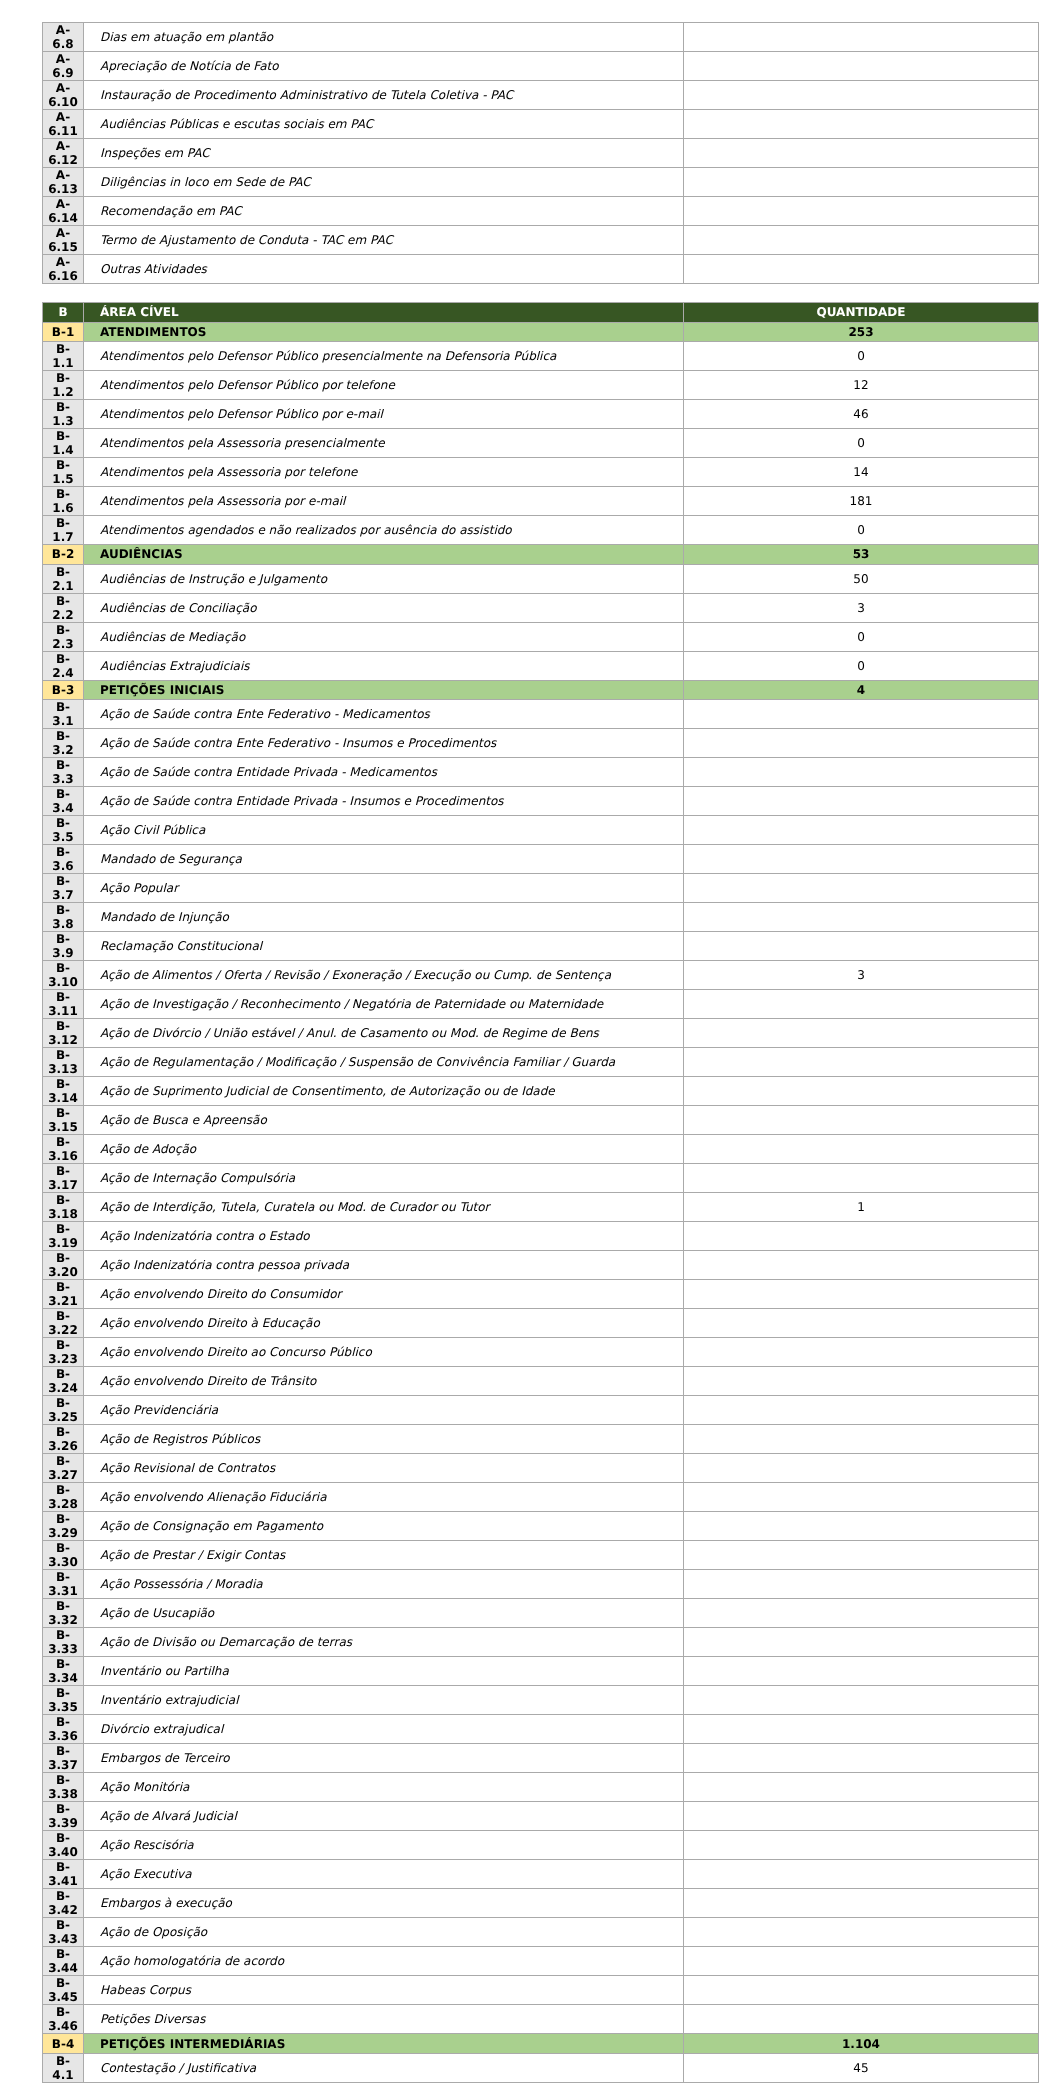| A-6.8 | Dias em atuação em plantão | |
| A-6.9 | Apreciação de Notícia de Fato | |
| A-6.10 | Instauração de Procedimento Administrativo de Tutela Coletiva - PAC | |
| A-6.11 | Audiências Públicas e escutas sociais em PAC | |
| A-6.12 | Inspeções em PAC | |
| A-6.13 | Diligências in loco em Sede de PAC | |
| A-6.14 | Recomendação em PAC | |
| A-6.15 | Termo de Ajustamento de Conduta - TAC em PAC | |
| A-6.16 | Outras Atividades | |
| B | ÁREA CÍVEL | QUANTIDADE |
| --- | --- | --- |
| B-1 | ATENDIMENTOS | 253 |
| B-1.1 | Atendimentos pelo Defensor Público presencialmente na Defensoria Pública | 0 |
| B-1.2 | Atendimentos pelo Defensor Público por telefone | 12 |
| B-1.3 | Atendimentos pelo Defensor Público por e-mail | 46 |
| B-1.4 | Atendimentos pela Assessoria presencialmente | 0 |
| B-1.5 | Atendimentos pela Assessoria por telefone | 14 |
| B-1.6 | Atendimentos pela Assessoria por e-mail | 181 |
| B-1.7 | Atendimentos agendados e não realizados por ausência do assistido | 0 |
| B-2 | AUDIÊNCIAS | 53 |
| B-2.1 | Audiências de Instrução e Julgamento | 50 |
| B-2.2 | Audiências de Conciliação | 3 |
| B-2.3 | Audiências de Mediação | 0 |
| B-2.4 | Audiências Extrajudiciais | 0 |
| B-3 | PETIÇÕES INICIAIS | 4 |
| B-3.1 | Ação de Saúde contra Ente Federativo - Medicamentos | |
| B-3.2 | Ação de Saúde contra Ente Federativo - Insumos e Procedimentos | |
| B-3.3 | Ação de Saúde contra Entidade Privada - Medicamentos | |
| B-3.4 | Ação de Saúde contra Entidade Privada - Insumos e Procedimentos | |
| B-3.5 | Ação Civil Pública | |
| B-3.6 | Mandado de Segurança | |
| B-3.7 | Ação Popular | |
| B-3.8 | Mandado de Injunção | |
| B-3.9 | Reclamação Constitucional | |
| B-3.10 | Ação de Alimentos / Oferta / Revisão / Exoneração / Execução ou Cump. de Sentença | 3 |
| B-3.11 | Ação de Investigação / Reconhecimento / Negatória de Paternidade ou Maternidade | |
| B-3.12 | Ação de Divórcio / União estável / Anul. de Casamento ou Mod. de Regime de Bens | |
| B-3.13 | Ação de Regulamentação / Modificação / Suspensão de Convivência Familiar / Guarda | |
| B-3.14 | Ação de Suprimento Judicial de Consentimento, de Autorização ou de Idade | |
| B-3.15 | Ação de Busca e Apreensão | |
| B-3.16 | Ação de Adoção | |
| B-3.17 | Ação de Internação Compulsória | |
| B-3.18 | Ação de Interdição, Tutela, Curatela ou Mod. de Curador ou Tutor | 1 |
| B-3.19 | Ação Indenizatória contra o Estado | |
| B-3.20 | Ação Indenizatória contra pessoa privada | |
| B-3.21 | Ação envolvendo Direito do Consumidor | |
| B-3.22 | Ação envolvendo Direito à Educação | |
| B-3.23 | Ação envolvendo Direito ao Concurso Público | |
| B-3.24 | Ação envolvendo Direito de Trânsito | |
| B-3.25 | Ação Previdenciária | |
| B-3.26 | Ação de Registros Públicos | |
| B-3.27 | Ação Revisional de Contratos | |
| B-3.28 | Ação envolvendo Alienação Fiduciária | |
| B-3.29 | Ação de Consignação em Pagamento | |
| B-3.30 | Ação de Prestar / Exigir Contas | |
| B-3.31 | Ação Possessória / Moradia | |
| B-3.32 | Ação de Usucapião | |
| B-3.33 | Ação de Divisão ou Demarcação de terras | |
| B-3.34 | Inventário ou Partilha | |
| B-3.35 | Inventário extrajudicial | |
| B-3.36 | Divórcio extrajudical | |
| B-3.37 | Embargos de Terceiro | |
| B-3.38 | Ação Monitória | |
| B-3.39 | Ação de Alvará Judicial | |
| B-3.40 | Ação Rescisória | |
| B-3.41 | Ação Executiva | |
| B-3.42 | Embargos à execução | |
| B-3.43 | Ação de Oposição | |
| B-3.44 | Ação homologatória de acordo | |
| B-3.45 | Habeas Corpus | |
| B-3.46 | Petições Diversas | |
| B-4 | PETIÇÕES INTERMEDIÁRIAS | 1.104 |
| B-4.1 | Contestação / Justificativa | 45 |